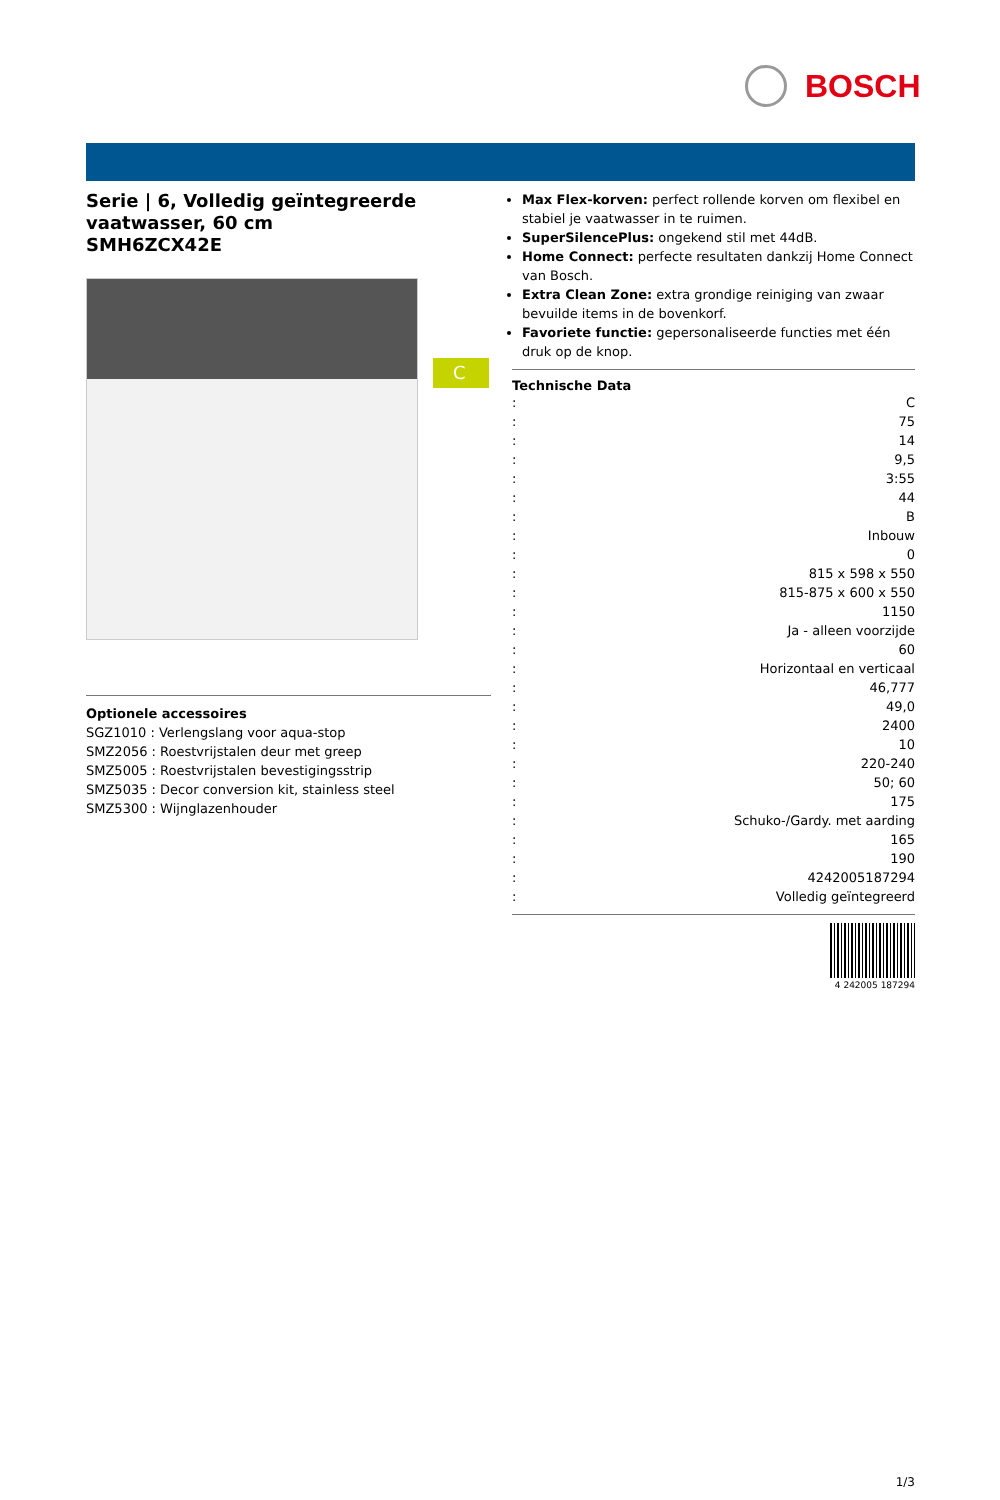BOSCH
Serie | 6, Volledig geïntegreerde vaatwasser, 60 cm
SMH6ZCX42E
C
Optionele accessoires
SGZ1010 : Verlengslang voor aqua-stop
SMZ2056 : Roestvrijstalen deur met greep
SMZ5005 : Roestvrijstalen bevestigingsstrip
SMZ5035 : Decor conversion kit, stainless steel
SMZ5300 : Wijnglazenhouder
Max Flex-korven: perfect rollende korven om flexibel en stabiel je vaatwasser in te ruimen.
SuperSilencePlus: ongekend stil met 44dB.
Home Connect: perfecte resultaten dankzij Home Connect van Bosch.
Extra Clean Zone: extra grondige reiniging van zwaar bevuilde items in de bovenkorf.
Favoriete functie: gepersonaliseerde functies met één druk op de knop.
Technische Data
| : | C |
| : | 75 |
| : | 14 |
| : | 9,5 |
| : | 3:55 |
| : | 44 |
| : | B |
| : | Inbouw |
| : | 0 |
| : | 815 x 598 x 550 |
| : | 815-875 x 600 x 550 |
| : | 1150 |
| : | Ja - alleen voorzijde |
| : | 60 |
| : | Horizontaal en verticaal |
| : | 46,777 |
| : | 49,0 |
| : | 2400 |
| : | 10 |
| : | 220-240 |
| : | 50; 60 |
| : | 175 |
| : | Schuko-/Gardy. met aarding |
| : | 165 |
| : | 190 |
| : | 4242005187294 |
| : | Volledig geïntegreerd |
4 242005 187294
1/3